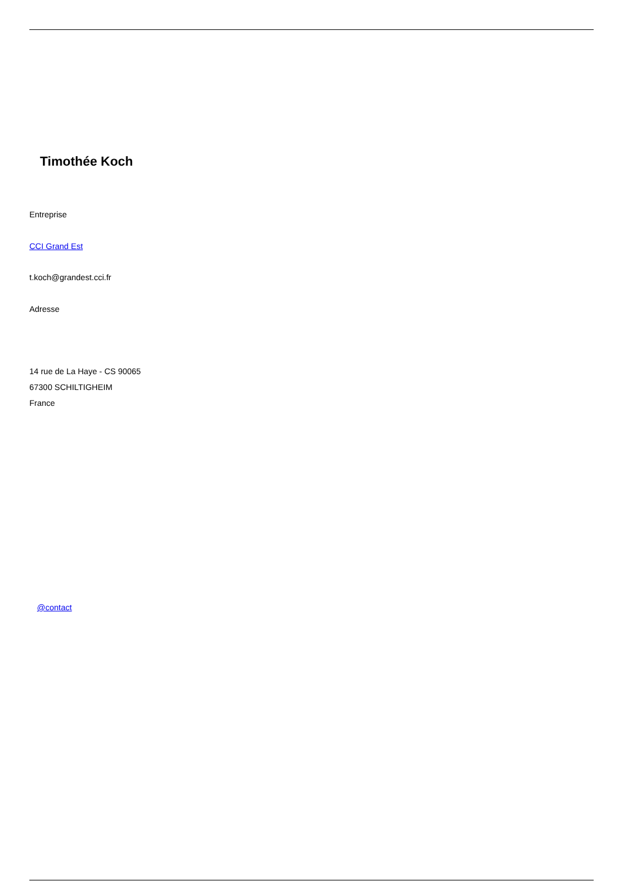Timothée Koch
Entreprise
CCI Grand Est
t.koch@grandest.cci.fr
Adresse
14 rue de La Haye - CS 90065
67300 SCHILTIGHEIM
France
@contact